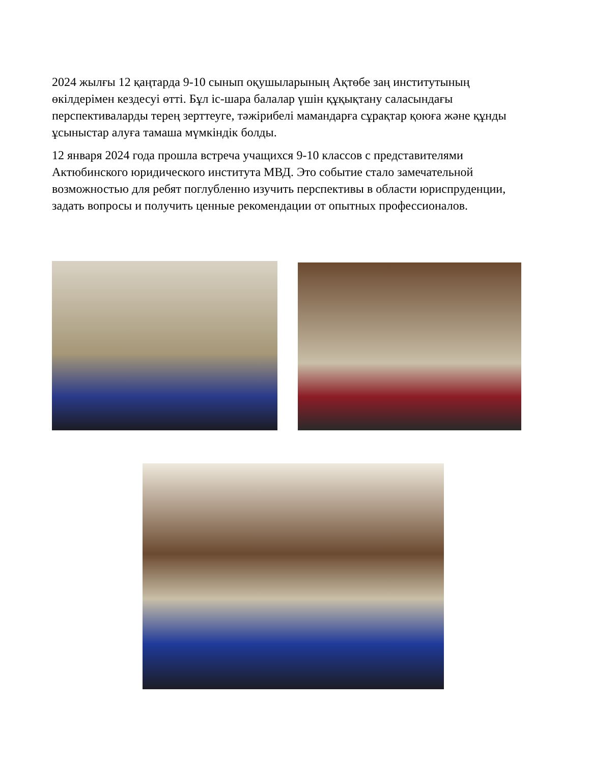2024 жылғы 12 қаңтарда 9-10 сынып оқушыларының Ақтөбе заң институтының өкілдерімен кездесуі өтті. Бұл іс-шара балалар үшін құқықтану саласындағы перспективаларды терең зерттеуге, тәжірибелі мамандарға сұрақтар қоюға және құнды ұсыныстар алуға тамаша мүмкіндік болды.
12 января 2024 года прошла встреча учащихся 9-10 классов с представителями Актюбинского юридического института МВД. Это событие стало замечательной возможностью для ребят поглубленно изучить перспективы в области юриспруденции, задать вопросы и получить ценные рекомендации от опытных профессионалов.